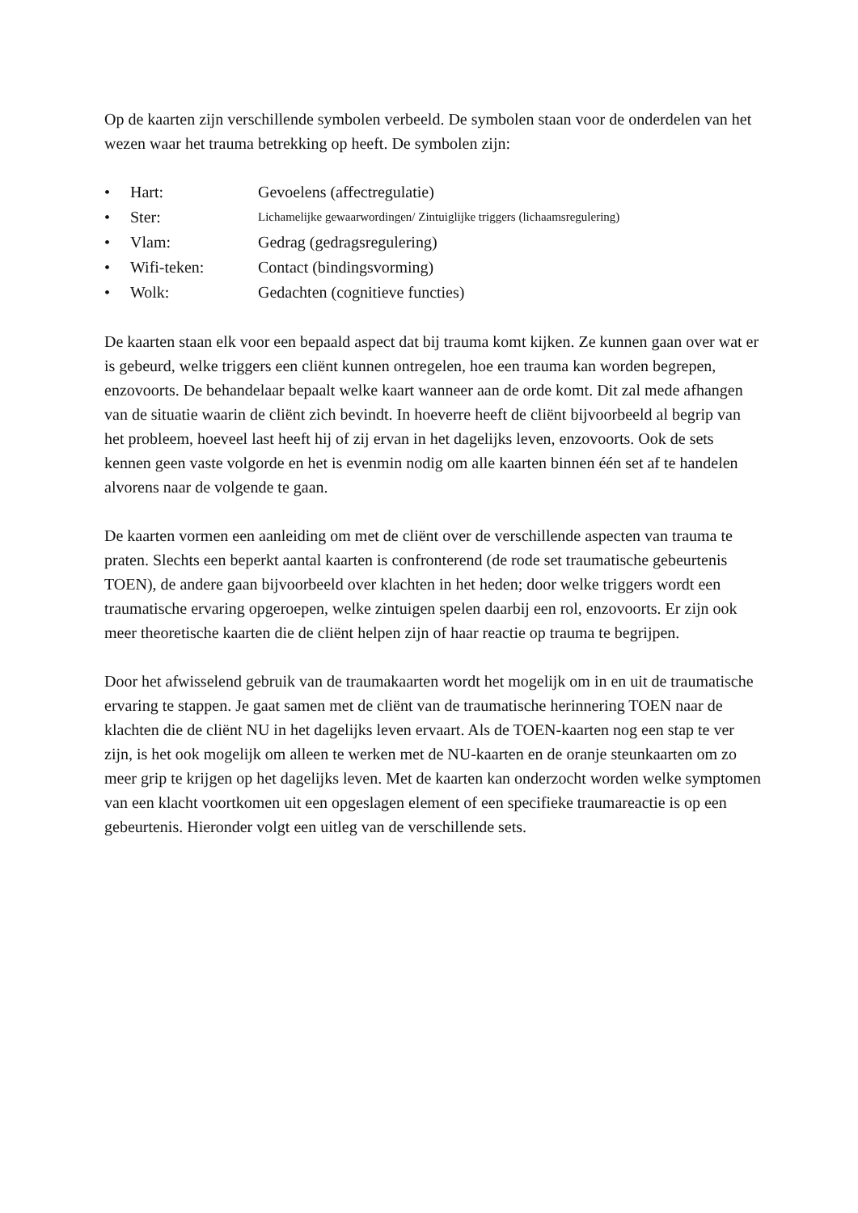Op de kaarten zijn verschillende symbolen verbeeld. De symbolen staan voor de onderdelen van het wezen waar het trauma betrekking op heeft. De symbolen zijn:
• Hart: Gevoelens (affectregulatie)
• Ster: Lichamelijke gewaarwordingen/ Zintuiglijke triggers (lichaamsregulering)
• Vlam: Gedrag (gedragsregulering)
• Wifi-teken: Contact (bindingsvorming)
• Wolk: Gedachten (cognitieve functies)
De kaarten staan elk voor een bepaald aspect dat bij trauma komt kijken. Ze kunnen gaan over wat er is gebeurd, welke triggers een cliënt kunnen ontregelen, hoe een trauma kan worden begrepen, enzovoorts. De behandelaar bepaalt welke kaart wanneer aan de orde komt. Dit zal mede afhangen van de situatie waarin de cliënt zich bevindt. In hoeverre heeft de cliënt bijvoorbeeld al begrip van het probleem, hoeveel last heeft hij of zij ervan in het dagelijks leven, enzovoorts. Ook de sets kennen geen vaste volgorde en het is evenmin nodig om alle kaarten binnen één set af te handelen alvorens naar de volgende te gaan.
De kaarten vormen een aanleiding om met de cliënt over de verschillende aspecten van trauma te praten. Slechts een beperkt aantal kaarten is confronterend (de rode set traumatische gebeurtenis TOEN), de andere gaan bijvoorbeeld over klachten in het heden; door welke triggers wordt een traumatische ervaring opgeroepen, welke zintuigen spelen daarbij een rol, enzovoorts. Er zijn ook meer theoretische kaarten die de cliënt helpen zijn of haar reactie op trauma te begrijpen.
Door het afwisselend gebruik van de traumakaarten wordt het mogelijk om in en uit de traumatische ervaring te stappen. Je gaat samen met de cliënt van de traumatische herinnering TOEN naar de klachten die de cliënt NU in het dagelijks leven ervaart. Als de TOEN-kaarten nog een stap te ver zijn, is het ook mogelijk om alleen te werken met de NU-kaarten en de oranje steunkaarten om zo meer grip te krijgen op het dagelijks leven. Met de kaarten kan onderzocht worden welke symptomen van een klacht voortkomen uit een opgeslagen element of een specifieke traumareactie is op een gebeurtenis. Hieronder volgt een uitleg van de verschillende sets.